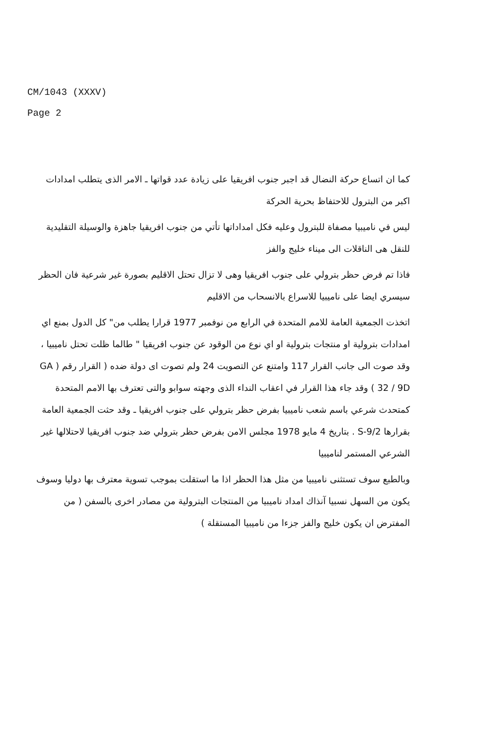CM/1043 (XXXV)
Page 2
كما ان اتساع حركة النضال قد اجبر جنوب افريقيا على زيادة عدد قواتها ـ الامر الذى يتطلب امدادات اكبر من البترول للاحتفاظ بحرية الحركة
ليس في ناميبيا مصفاة للبترول وعليه فكل امداداتها تأتي من جنوب افريقيا جاهزة والوسيلة التقليدية للنقل هى الناقلات الى ميناء خليج والفز
فاذا تم فرض حظر بترولي على جنوب افريقيا وهى لا تزال تحتل الاقليم بصورة غير شرعية فان الحظر سيسري ايضا على ناميبيا للاسراع بالانسحاب من الاقليم
اتخذت الجمعية العامة للامم المتحدة في الرابع من نوفمبر 1977 قرارا يطلب من" كل الدول بمنع اي امدادات بترولية او منتجات بترولية او اي نوع من الوقود عن جنوب افريقيا " طالما ظلت تحتل ناميبيا ، وقد صوت الى جانب القرار 117 وامتنع عن التصويت 24 ولم تصوت اى دولة ضده ( القرار رقم ( GA 32 / 9D ) وقد جاء هذا القرار في اعقاب النداء الذى وجهته سوابو والتى تعترف بها الامم المتحدة كمتحدث شرعي باسم شعب ناميبيا بفرض حظر بترولي على جنوب افريقيا ـ وقد حثت الجمعية العامة بقرارها S-9/2 . بتاريخ 4 مايو 1978 مجلس الامن بفرض حظر بترولي ضد جنوب افريقيا لاحتلالها غير الشرعي المستمر لناميبيا
وبالطبع سوف تستثنى ناميبيا من مثل هذا الحظر اذا ما استقلت بموجب تسوية معترف بها دوليا وسوف يكون من السهل نسبيا آنذاك امداد ناميبيا من المنتجات البترولية من مصادر اخرى بالسفن ( من المفترض ان يكون خليج والفز جزءا من ناميبيا المستقلة )